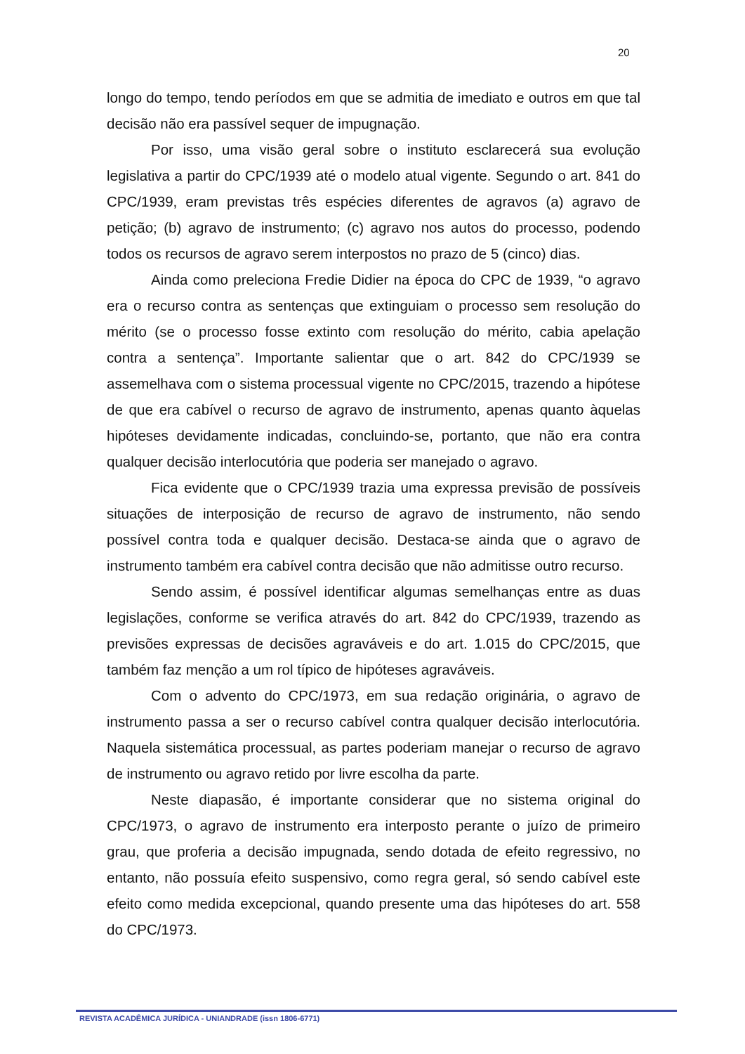20
longo do tempo, tendo períodos em que se admitia de imediato e outros em que tal decisão não era passível sequer de impugnação.
Por isso, uma visão geral sobre o instituto esclarecerá sua evolução legislativa a partir do CPC/1939 até o modelo atual vigente. Segundo o art. 841 do CPC/1939, eram previstas três espécies diferentes de agravos (a) agravo de petição; (b) agravo de instrumento; (c) agravo nos autos do processo, podendo todos os recursos de agravo serem interpostos no prazo de 5 (cinco) dias.
Ainda como preleciona Fredie Didier na época do CPC de 1939, “o agravo era o recurso contra as sentenças que extinguiam o processo sem resolução do mérito (se o processo fosse extinto com resolução do mérito, cabia apelação contra a sentença”. Importante salientar que o art. 842 do CPC/1939 se assemelhava com o sistema processual vigente no CPC/2015, trazendo a hipótese de que era cabível o recurso de agravo de instrumento, apenas quanto àquelas hipóteses devidamente indicadas, concluindo-se, portanto, que não era contra qualquer decisão interlocutória que poderia ser manejado o agravo.
Fica evidente que o CPC/1939 trazia uma expressa previsão de possíveis situações de interposição de recurso de agravo de instrumento, não sendo possível contra toda e qualquer decisão. Destaca-se ainda que o agravo de instrumento também era cabível contra decisão que não admitisse outro recurso.
Sendo assim, é possível identificar algumas semelhanças entre as duas legislações, conforme se verifica através do art. 842 do CPC/1939, trazendo as previsões expressas de decisões agraváveis e do art. 1.015 do CPC/2015, que também faz menção a um rol típico de hipóteses agraváveis.
Com o advento do CPC/1973, em sua redação originária, o agravo de instrumento passa a ser o recurso cabível contra qualquer decisão interlocutória. Naquela sistemática processual, as partes poderiam manejar o recurso de agravo de instrumento ou agravo retido por livre escolha da parte.
Neste diapasão, é importante considerar que no sistema original do CPC/1973, o agravo de instrumento era interposto perante o juízo de primeiro grau, que proferia a decisão impugnada, sendo dotada de efeito regressivo, no entanto, não possuía efeito suspensivo, como regra geral, só sendo cabível este efeito como medida excepcional, quando presente uma das hipóteses do art. 558 do CPC/1973.
REVISTA ACADÊMICA JURÍDICA - UNIANDRADE (issn 1806-6771)